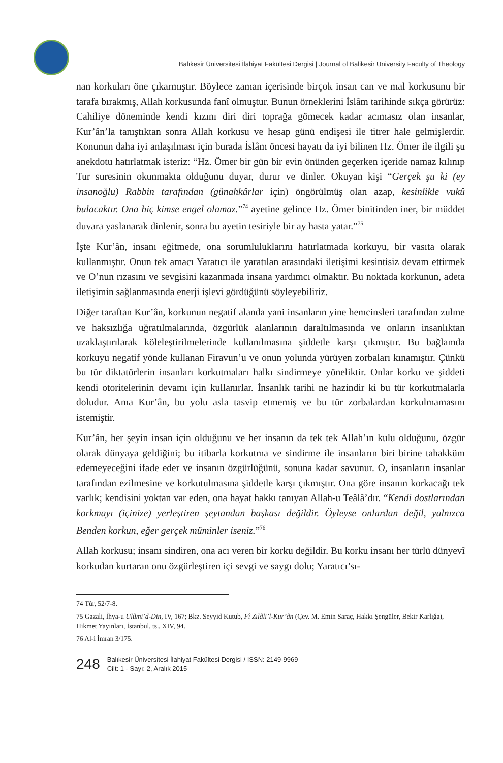Balıkesir Üniversitesi İlahiyat Fakültesi Dergisi | Journal of Balikesir University Faculty of Theology
nan korkuları öne çıkarmıştır. Böylece zaman içerisinde birçok insan can ve mal korkusunu bir tarafa bırakmış, Allah korkusunda fanî olmuştur. Bunun örneklerini İslâm tarihinde sıkça görürüz: Cahiliye döneminde kendi kızını diri diri toprağa gömecek kadar acımasız olan insanlar, Kur’ân’la tanıştıktan sonra Allah korkusu ve hesap günü endişesi ile titrer hale gelmişlerdir. Konunun daha iyi anlaşılması için burada İslâm öncesi hayatı da iyi bilinen Hz. Ömer ile ilgili şu anekdotu hatırlatmak isteriz: “Hz. Ömer bir gün bir evin önünden geçerken içeride namaz kılınıp Tur suresinin okunmakta olduğunu duyar, durur ve dinler. Okuyan kişi “Gerçek şu ki (ey insanoğlu) Rabbin tarafından (günahkârlar için) öngörülmüş olan azap, kesinlikle vukû bulacaktır. Ona hiç kimse engel olamaz.”<sup>74</sup> ayetine gelince Hz. Ömer binitinden iner, bir müddet duvara yaslanarak dinlenir, sonra bu ayetin tesiriyle bir ay hasta yatar.”<sup>75</sup>
İşte Kur’ân, insanı eğitmede, ona sorumluluklarını hatırlatmada korkuyu, bir vasıta olarak kullanmıştır. Onun tek amacı Yaratıcı ile yaratılan arasındaki iletişimi kesintisiz devam ettirmek ve O’nun rızasını ve sevgisini kazanmada insana yardımcı olmaktır. Bu noktada korkunun, adeta iletişimin sağlanmasında enerji işlevi gördüğünü söyleyebiliriz.
Diğer taraftan Kur’ân, korkunun negatif alanda yani insanların yine hemcinsleri tarafından zulme ve haksızlığa uğratılmalarında, özgürlük alanlarının daraltılmasında ve onların insanlıktan uzaklaştırılarak köleleştirilmelerinde kullanılmasına şiddetle karşı çıkmıştır. Bu bağlamda korkuyu negatif yönde kullanan Firavun’u ve onun yolunda yürüyen zorbaları kınamıştır. Çünkü bu tür diktatörlerin insanları korkutmaları halkı sindirmeye yöneliktir. Onlar korku ve şiddeti kendi otoritelerinin devamı için kullanırlar. İnsanlık tarihi ne hazindir ki bu tür korkutmalarla doludur. Ama Kur’ân, bu yolu asla tasvip etmemiş ve bu tür zorbalardan korkulmamasını istemiştir.
Kur’ân, her şeyin insan için olduğunu ve her insanın da tek tek Allah’ın kulu olduğunu, özgür olarak dünyaya geldiğini; bu itibarla korkutma ve sindirme ile insanların biri birine tahakküm edemeyeceğini ifade eder ve insanın özgürlüğünü, sonuna kadar savunur. O, insanların insanlar tarafından ezilmesine ve korkutulmasına şiddetle karşı çıkmıştır. Ona göre insanın korkacağı tek varlık; kendisini yoktan var eden, ona hayat hakkı tanıyan Allah-u Teâlâ’dır. “Kendi dostlarından korkmayı (içinize) yerleştiren şeytandan başkası değildir. Öyleyse onlardan değil, yalnızca Benden korkun, eğer gerçek müminler iseniz.”<sup>76</sup>
Allah korkusu; insanı sindiren, ona acı veren bir korku değildir. Bu korku insanı her türlü dünyevî korkudan kurtaran onu özgürleştiren içi sevgi ve saygı dolu; Yaratıcı’sı-
74 Tûr, 52/7-8.
75 Gazali, İhya-u Ulûmi’d-Din, IV, 167; Bkz. Seyyid Kutub, Fî Zılâli’l-Kur’ân (Çev. M. Emin Saraç, Hakkı Şengüler, Bekir Karlığa), Hikmet Yayınları, İstanbul, ts., XIV, 94.
76 Al-i İmran 3/175.
248
Balıkesir Üniversitesi İlahiyat Fakültesi Dergisi / ISSN: 2149-9969
Cilt: 1 - Sayı: 2, Aralık 2015